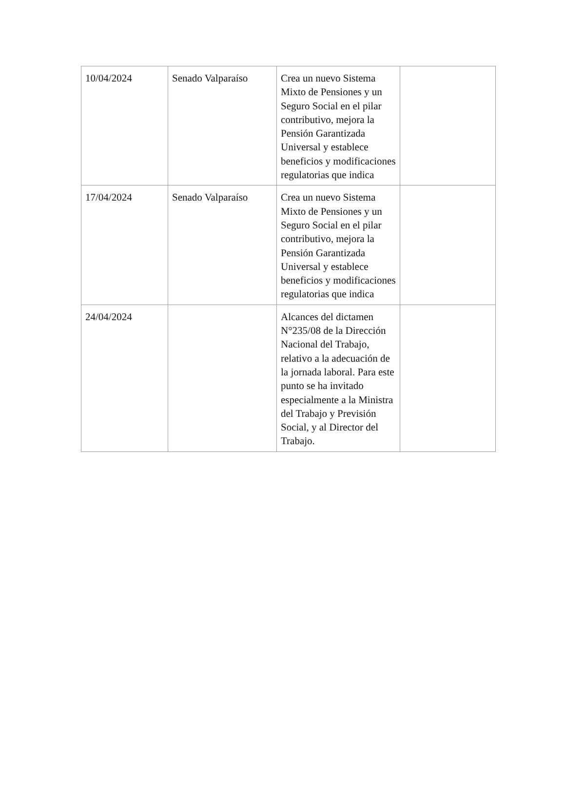| 10/04/2024 | Senado Valparaíso | Crea un nuevo Sistema Mixto de Pensiones y un Seguro Social en el pilar contributivo, mejora la Pensión Garantizada Universal y establece beneficios y modificaciones regulatorias que indica | |
| 17/04/2024 | Senado Valparaíso | Crea un nuevo Sistema Mixto de Pensiones y un Seguro Social en el pilar contributivo, mejora la Pensión Garantizada Universal y establece beneficios y modificaciones regulatorias que indica | |
| 24/04/2024 | | Alcances del dictamen N°235/08 de la Dirección Nacional del Trabajo, relativo a la adecuación de la jornada laboral. Para este punto se ha invitado especialmente a la Ministra del Trabajo y Previsión Social, y al Director del Trabajo. | |